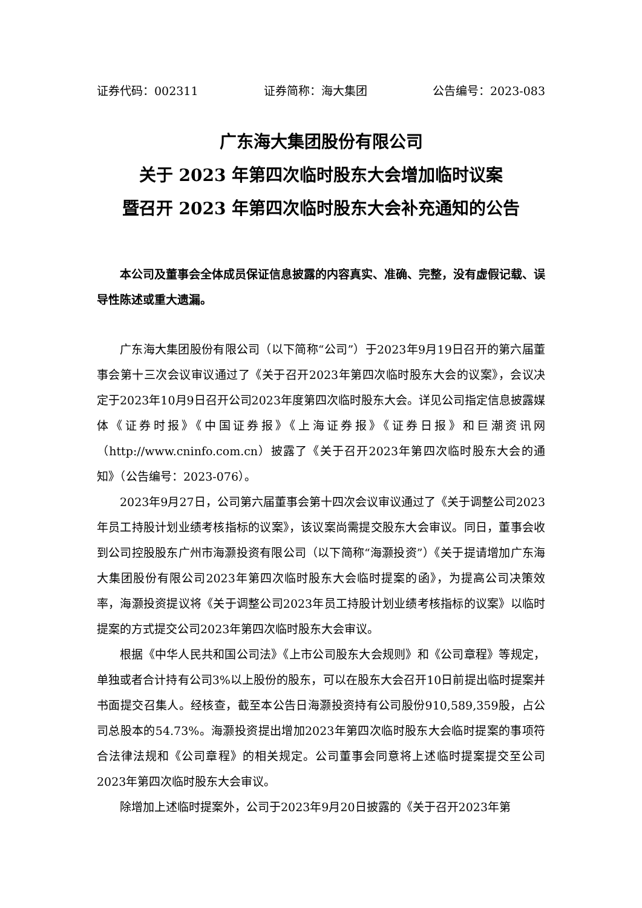证券代码：002311 证券简称：海大集团 公告编号：2023-083
广东海大集团股份有限公司
关于 2023 年第四次临时股东大会增加临时议案
暨召开 2023 年第四次临时股东大会补充通知的公告
本公司及董事会全体成员保证信息披露的内容真实、准确、完整，没有虚假记载、误导性陈述或重大遗漏。
广东海大集团股份有限公司（以下简称“公司”）于2023年9月19日召开的第六届董事会第十三次会议审议通过了《关于召开2023年第四次临时股东大会的议案》，会议决定于2023年10月9日召开公司2023年度第四次临时股东大会。详见公司指定信息披露媒体《证券时报》《中国证券报》《上海证券报》《证券日报》和巨潮资讯网（http://www.cninfo.com.cn）披露了《关于召开2023年第四次临时股东大会的通知》（公告编号：2023-076）。
2023年9月27日，公司第六届董事会第十四次会议审议通过了《关于调整公司2023年员工持股计划业绩考核指标的议案》，该议案尚需提交股东大会审议。同日，董事会收到公司控股股东广州市海灏投资有限公司（以下简称“海灏投资”）《关于提请增加广东海大集团股份有限公司2023年第四次临时股东大会临时提案的函》，为提高公司决策效率，海灏投资提议将《关于调整公司2023年员工持股计划业绩考核指标的议案》以临时提案的方式提交公司2023年第四次临时股东大会审议。
根据《中华人民共和国公司法》《上市公司股东大会规则》和《公司章程》等规定，单独或者合计持有公司3%以上股份的股东，可以在股东大会召开10日前提出临时提案并书面提交召集人。经核查，截至本公告日海灏投资持有公司股份910,589,359股，占公司总股本的54.73%。海灏投资提出增加2023年第四次临时股东大会临时提案的事项符合法律法规和《公司章程》的相关规定。公司董事会同意将上述临时提案提交至公司2023年第四次临时股东大会审议。
除增加上述临时提案外，公司于2023年9月20日披露的《关于召开2023年第